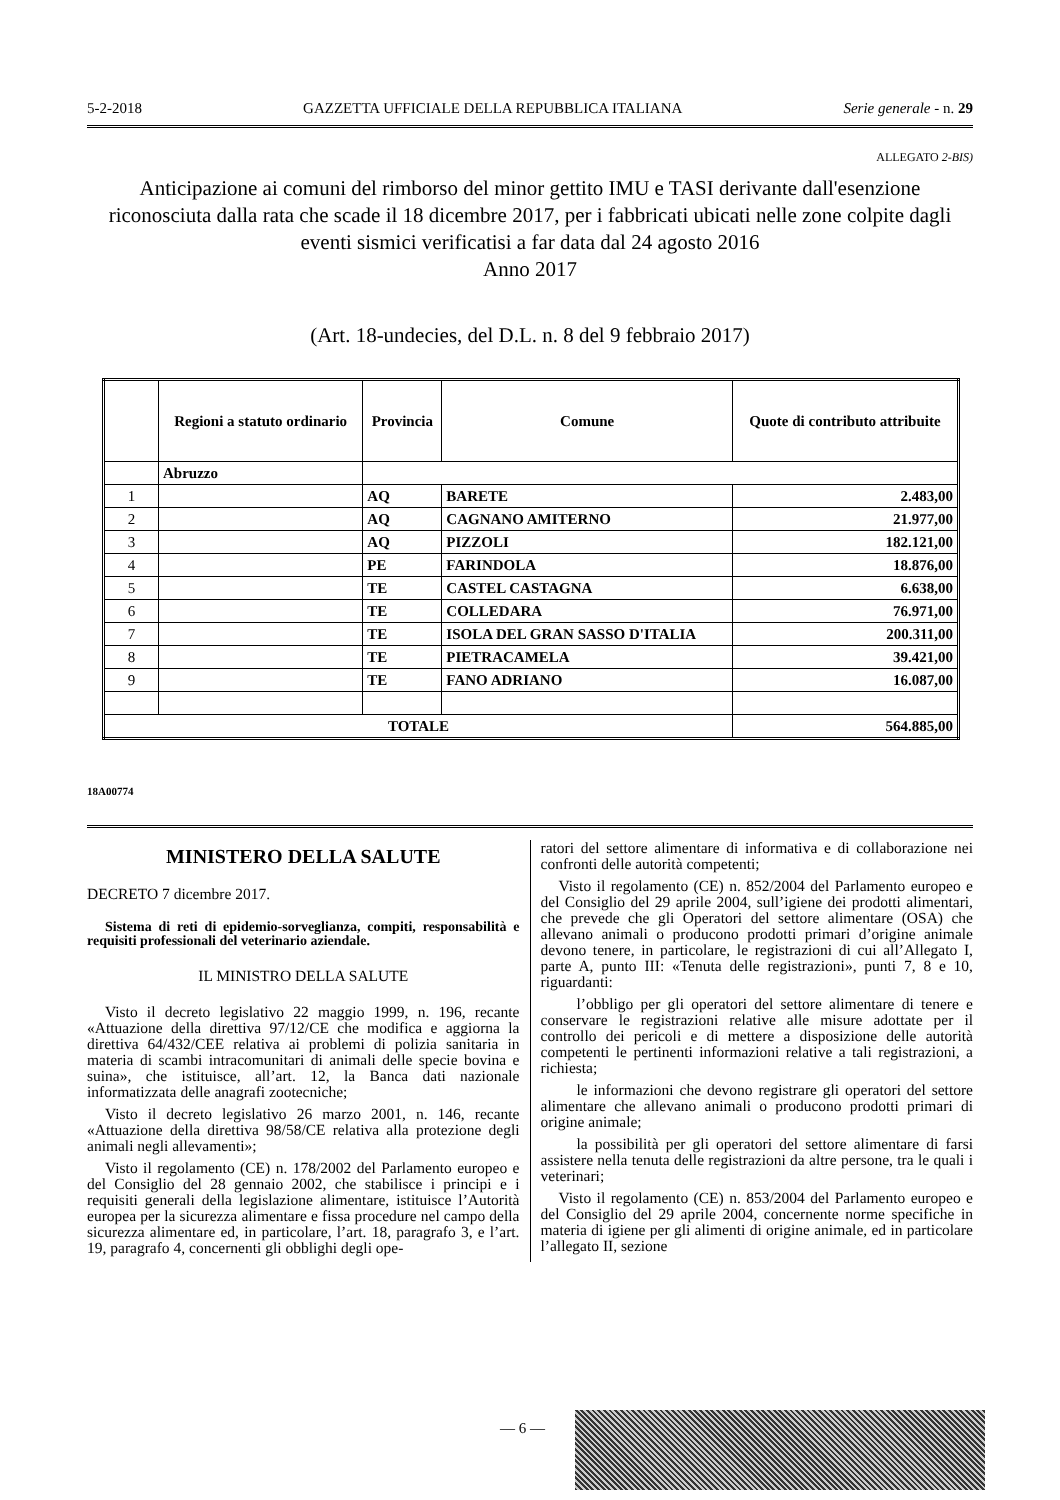5-2-2018 GAZZETTA UFFICIALE DELLA REPUBBLICA ITALIANA Serie generale - n. 29
ALLEGATO 2-BIS)
Anticipazione ai comuni del rimborso del minor gettito IMU e TASI derivante dall'esenzione riconosciuta dalla rata che scade il 18 dicembre 2017, per i fabbricati ubicati nelle zone colpite dagli eventi sismici verificatisi a far data dal 24 agosto 2016
Anno 2017
(Art. 18-undecies, del D.L. n. 8 del 9 febbraio 2017)
| | Regioni a statuto ordinario | Provincia | Comune | Quote di contributo attribuite |
| --- | --- | --- | --- | --- |
| | Abruzzo | | | |
| 1 | | AQ | BARETE | 2.483,00 |
| 2 | | AQ | CAGNANO AMITERNO | 21.977,00 |
| 3 | | AQ | PIZZOLI | 182.121,00 |
| 4 | | PE | FARINDOLA | 18.876,00 |
| 5 | | TE | CASTEL CASTAGNA | 6.638,00 |
| 6 | | TE | COLLEDARA | 76.971,00 |
| 7 | | TE | ISOLA DEL GRAN SASSO D'ITALIA | 200.311,00 |
| 8 | | TE | PIETRACAMELA | 39.421,00 |
| 9 | | TE | FANO ADRIANO | 16.087,00 |
| TOTALE | | | | 564.885,00 |
18A00774
MINISTERO DELLA SALUTE
DECRETO 7 dicembre 2017.
Sistema di reti di epidemio-sorveglianza, compiti, responsabilità e requisiti professionali del veterinario aziendale.
IL MINISTRO DELLA SALUTE
Visto il decreto legislativo 22 maggio 1999, n. 196, recante «Attuazione della direttiva 97/12/CE che modifica e aggiorna la direttiva 64/432/CEE relativa ai problemi di polizia sanitaria in materia di scambi intracomunitari di animali delle specie bovina e suina», che istituisce, all’art. 12, la Banca dati nazionale informatizzata delle anagrafi zootecniche;
Visto il decreto legislativo 26 marzo 2001, n. 146, recante «Attuazione della direttiva 98/58/CE relativa alla protezione degli animali negli allevamenti»;
Visto il regolamento (CE) n. 178/2002 del Parlamento europeo e del Consiglio del 28 gennaio 2002, che stabilisce i principi e i requisiti generali della legislazione alimentare, istituisce l’Autorità europea per la sicurezza alimentare e fissa procedure nel campo della sicurezza alimentare ed, in particolare, l’art. 18, paragrafo 3, e l’art. 19, paragrafo 4, concernenti gli obblighi degli ope-
ratori del settore alimentare di informativa e di collaborazione nei confronti delle autorità competenti;
Visto il regolamento (CE) n. 852/2004 del Parlamento europeo e del Consiglio del 29 aprile 2004, sull’igiene dei prodotti alimentari, che prevede che gli Operatori del settore alimentare (OSA) che allevano animali o producono prodotti primari d’origine animale devono tenere, in particolare, le registrazioni di cui all’Allegato I, parte A, punto III: «Tenuta delle registrazioni», punti 7, 8 e 10, riguardanti:
l’obbligo per gli operatori del settore alimentare di tenere e conservare le registrazioni relative alle misure adottate per il controllo dei pericoli e di mettere a disposizione delle autorità competenti le pertinenti informazioni relative a tali registrazioni, a richiesta;
le informazioni che devono registrare gli operatori del settore alimentare che allevano animali o producono prodotti primari di origine animale;
la possibilità per gli operatori del settore alimentare di farsi assistere nella tenuta delle registrazioni da altre persone, tra le quali i veterinari;
Visto il regolamento (CE) n. 853/2004 del Parlamento europeo e del Consiglio del 29 aprile 2004, concernente norme specifiche in materia di igiene per gli alimenti di origine animale, ed in particolare l’allegato II, sezione
— 6 —